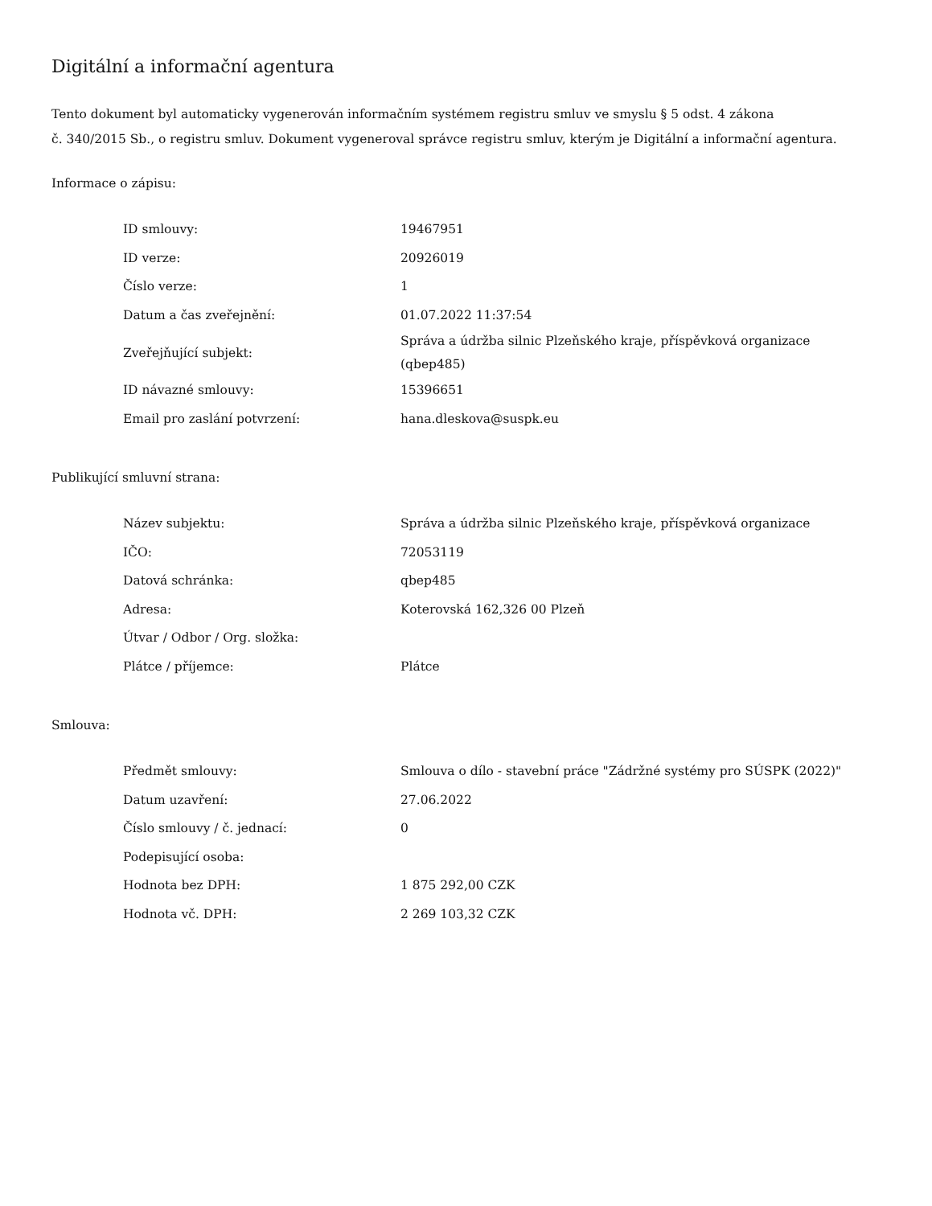Digitální a informační agentura
Tento dokument byl automaticky vygenerován informačním systémem registru smluv ve smyslu § 5 odst. 4 zákona
č. 340/2015 Sb., o registru smluv. Dokument vygeneroval správce registru smluv, kterým je Digitální a informační agentura.
Informace o zápisu:
| ID smlouvy: | 19467951 |
| ID verze: | 20926019 |
| Číslo verze: | 1 |
| Datum a čas zveřejnění: | 01.07.2022 11:37:54 |
| Zveřejňující subjekt: | Správa a údržba silnic Plzeňského kraje, příspěvková organizace (qbep485) |
| ID návazné smlouvy: | 15396651 |
| Email pro zaslání potvrzení: | hana.dleskova@suspk.eu |
Publikující smluvní strana:
| Název subjektu: | Správa a údržba silnic Plzeňského kraje, příspěvková organizace |
| IČO: | 72053119 |
| Datová schránka: | qbep485 |
| Adresa: | Koterovská 162,326 00 Plzeň |
| Útvar / Odbor / Org. složka: | |
| Plátce / příjemce: | Plátce |
Smlouva:
| Předmět smlouvy: | Smlouva o dílo - stavební práce "Zádržné systémy pro SÚSPK (2022)" |
| Datum uzavření: | 27.06.2022 |
| Číslo smlouvy / č. jednací: | 0 |
| Podepisující osoba: | |
| Hodnota bez DPH: | 1 875 292,00 CZK |
| Hodnota vč. DPH: | 2 269 103,32 CZK |